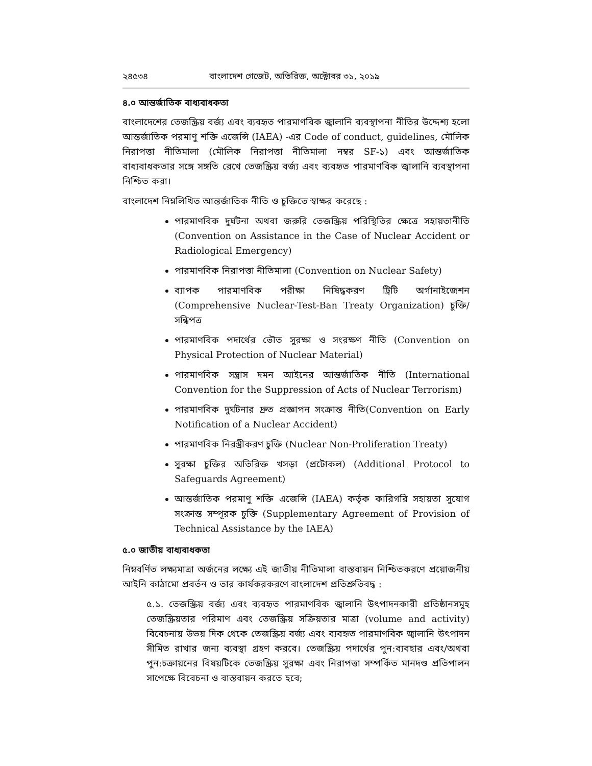২৪৫৩৪ বাংলাদেশ গেজেট, অতিরিক্ত, অক্টোবর ৩১, ২০১৯
৪.০ আন্তর্জাতিক বাধ্যবাধকতা
বাংলাদেশের তেজস্ক্রিয় বর্জ্য এবং ব্যবহৃত পারমাণবিক জ্বালানি ব্যবস্থাপনা নীতির উদ্দেশ্য হলো আন্তর্জাতিক পরমাণু শক্তি এজেন্সি (IAEA) -এর Code of conduct, guidelines, মৌলিক নিরাপত্তা নীতিমালা (মৌলিক নিরাপত্তা নীতিমালা নম্বর SF-১) এবং আন্তর্জাতিক বাধ্যবাধকতার সঙ্গে সঙ্গতি রেখে তেজস্ক্রিয় বর্জ্য এবং ব্যবহৃত পারমাণবিক জ্বালানি ব্যবস্থাপনা নিশ্চিত করা।
বাংলাদেশ নিম্নলিখিত আন্তর্জাতিক নীতি ও চুক্তিতে স্বাক্ষর করেছে :
পারমাণবিক দুর্ঘটনা অথবা জরুরি তেজস্ক্রিয় পরিস্থিতির ক্ষেত্রে সহায়তানীতি (Convention on Assistance in the Case of Nuclear Accident or Radiological Emergency)
পারমাণবিক নিরাপত্তা নীতিমালা (Convention on Nuclear Safety)
ব্যাপক পারমাণবিক পরীক্ষা নিষিদ্ধকরণ ট্রিটি অর্গানাইজেশন (Comprehensive Nuclear-Test-Ban Treaty Organization) চুক্তি/সন্ধিপত্র
পারমাণবিক পদার্থের ভৌত সুরক্ষা ও সংরক্ষণ নীতি (Convention on Physical Protection of Nuclear Material)
পারমাণবিক সন্ত্রাস দমন আইনের আন্তর্জাতিক নীতি (International Convention for the Suppression of Acts of Nuclear Terrorism)
পারমাণবিক দুর্ঘটনার দ্রুত প্রজ্ঞাপন সংক্রান্ত নীতি(Convention on Early Notification of a Nuclear Accident)
পারমাণবিক নিরস্ত্রীকরণ চুক্তি (Nuclear Non-Proliferation Treaty)
সুরক্ষা চুক্তির অতিরিক্ত খসড়া (প্রটোকল) (Additional Protocol to Safeguards Agreement)
আন্তর্জাতিক পরমাণু শক্তি এজেন্সি (IAEA) কর্তৃক কারিগরি সহায়তা সুযোগ সংক্রান্ত সম্পূরক চুক্তি (Supplementary Agreement of Provision of Technical Assistance by the IAEA)
৫.০ জাতীয় বাধ্যবাধকতা
নিম্নবর্ণিত লক্ষ্যমাত্রা অর্জনের লক্ষ্যে এই জাতীয় নীতিমালা বাস্তবায়ন নিশ্চিতকরণে প্রয়োজনীয় আইনি কাঠামো প্রবর্তন ও তার কার্যকরকরণে বাংলাদেশ প্রতিশ্রুতিবদ্ধ :
৫.১. তেজস্ক্রিয় বর্জ্য এবং ব্যবহৃত পারমাণবিক জ্বালানি উৎপাদনকারী প্রতিষ্ঠানসমূহ তেজস্ক্রিয়তার পরিমাণ এবং তেজস্ক্রিয় সক্রিয়তার মাত্রা (volume and activity) বিবেচনায় উভয় দিক থেকে তেজস্ক্রিয় বর্জ্য এবং ব্যবহৃত পারমাণবিক জ্বালানি উৎপাদন সীমিত রাখার জন্য ব্যবস্থা গ্রহণ করবে। তেজস্ক্রিয় পদার্থের পুন:ব্যবহার এবং/অথবা পুন:চক্রায়নের বিষয়টিকে তেজস্ক্রিয় সুরক্ষা এবং নিরাপত্তা সম্পর্কিত মানদণ্ড প্রতিপালন সাপেক্ষে বিবেচনা ও বাস্তবায়ন করতে হবে;